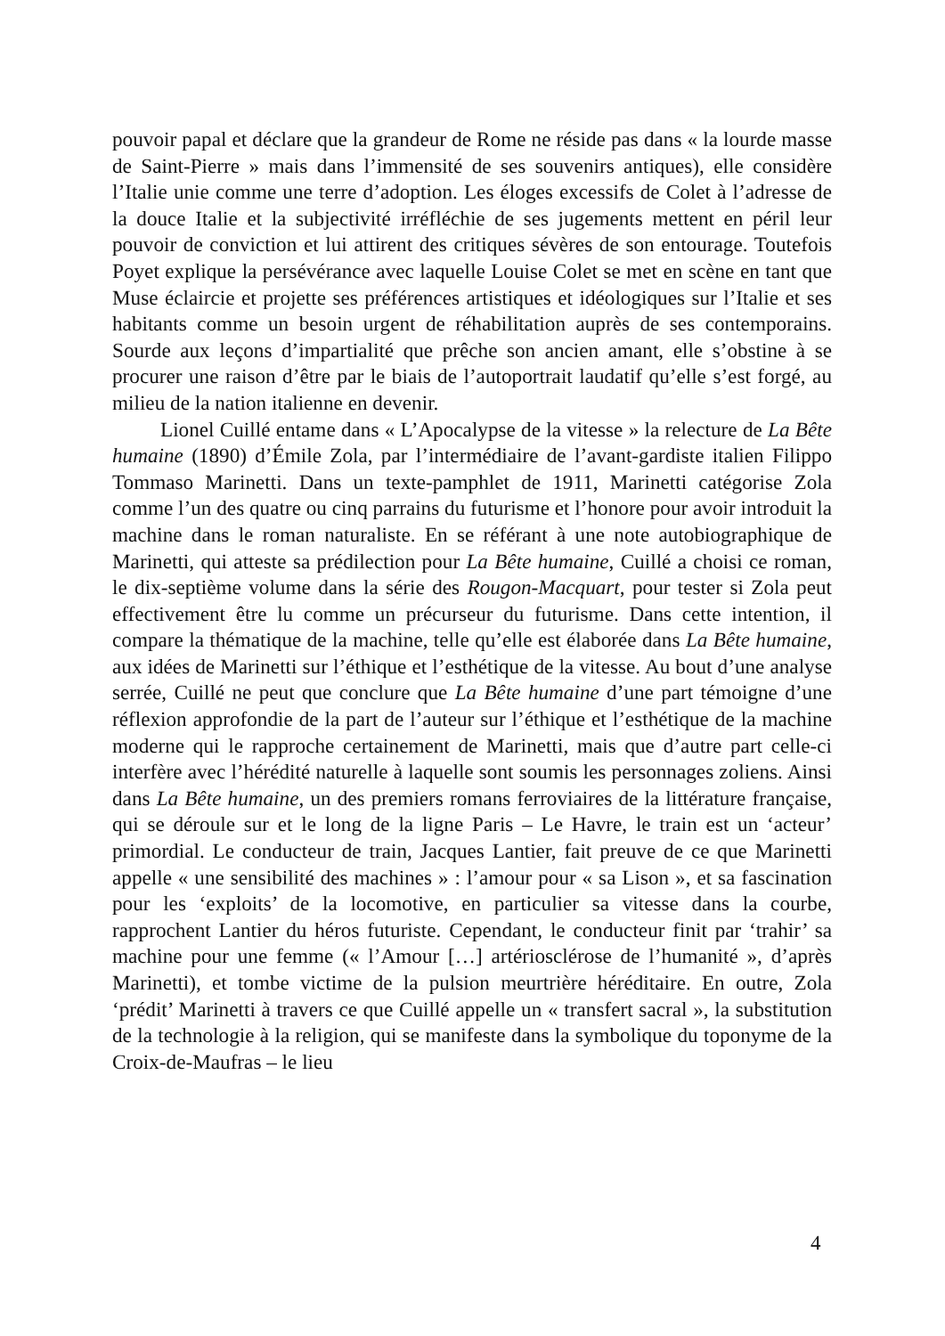pouvoir papal et déclare que la grandeur de Rome ne réside pas dans « la lourde masse de Saint-Pierre » mais dans l’immensité de ses souvenirs antiques), elle considère l’Italie unie comme une terre d’adoption. Les éloges excessifs de Colet à l’adresse de la douce Italie et la subjectivité irréfléchie de ses jugements mettent en péril leur pouvoir de conviction et lui attirent des critiques sévères de son entourage. Toutefois Poyet explique la persévérance avec laquelle Louise Colet se met en scène en tant que Muse éclaircie et projette ses préférences artistiques et idéologiques sur l’Italie et ses habitants comme un besoin urgent de réhabilitation auprès de ses contemporains. Sourde aux leçons d’impartialité que prêche son ancien amant, elle s’obstine à se procurer une raison d’être par le biais de l’autoportrait laudatif qu’elle s’est forgé, au milieu de la nation italienne en devenir.
Lionel Cuillé entame dans « L’Apocalypse de la vitesse » la relecture de La Bête humaine (1890) d’Émile Zola, par l’intermédiaire de l’avant-gardiste italien Filippo Tommaso Marinetti. Dans un texte-pamphlet de 1911, Marinetti catégorise Zola comme l’un des quatre ou cinq parrains du futurisme et l’honore pour avoir introduit la machine dans le roman naturaliste. En se référant à une note autobiographique de Marinetti, qui atteste sa prédilection pour La Bête humaine, Cuillé a choisi ce roman, le dix-septième volume dans la série des Rougon-Macquart, pour tester si Zola peut effectivement être lu comme un précurseur du futurisme. Dans cette intention, il compare la thématique de la machine, telle qu’elle est élaborée dans La Bête humaine, aux idées de Marinetti sur l’éthique et l’esthétique de la vitesse. Au bout d’une analyse serrée, Cuillé ne peut que conclure que La Bête humaine d’une part témoigne d’une réflexion approfondie de la part de l’auteur sur l’éthique et l’esthétique de la machine moderne qui le rapproche certainement de Marinetti, mais que d’autre part celle-ci interfère avec l’hérédité naturelle à laquelle sont soumis les personnages zoliens. Ainsi dans La Bête humaine, un des premiers romans ferroviaires de la littérature française, qui se déroule sur et le long de la ligne Paris – Le Havre, le train est un ‘acteur’ primordial. Le conducteur de train, Jacques Lantier, fait preuve de ce que Marinetti appelle « une sensibilité des machines » : l’amour pour « sa Lison », et sa fascination pour les ‘exploits’ de la locomotive, en particulier sa vitesse dans la courbe, rapprochent Lantier du héros futuriste. Cependant, le conducteur finit par ‘trahir’ sa machine pour une femme (« l’Amour […] artériosclérose de l’humanité », d’après Marinetti), et tombe victime de la pulsion meurtrière héréditaire. En outre, Zola ‘prédit’ Marinetti à travers ce que Cuillé appelle un « transfert sacral », la substitution de la technologie à la religion, qui se manifeste dans la symbolique du toponyme de la Croix-de-Maufras – le lieu
4